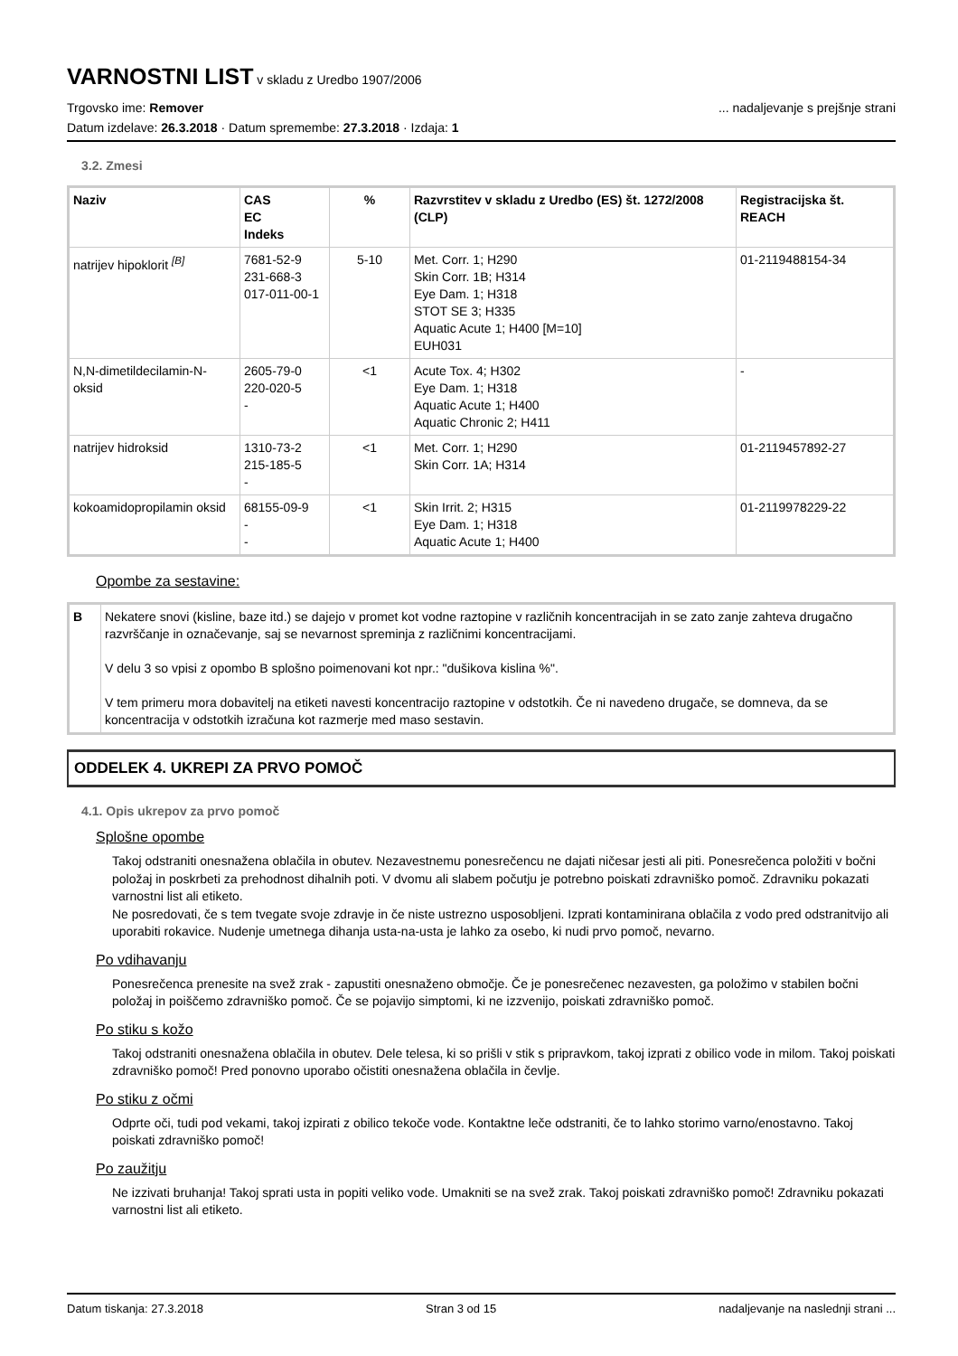VARNOSTNI LIST
v skladu z Uredbo 1907/2006
Trgovsko ime: Remover
... nadaljevanje s prejšnje strani
Datum izdelave: 26.3.2018 · Datum spremembe: 27.3.2018 · Izdaja: 1
3.2. Zmesi
| Naziv | CAS EC Indeks | % | Razvrstitev v skladu z Uredbo (ES) št. 1272/2008 (CLP) | Registracijska št. REACH |
| --- | --- | --- | --- | --- |
| natrijev hipoklorit <sup>[B]</sup> | 7681-52-9 231-668-3 017-011-00-1 | 5-10 | Met. Corr. 1; H290 Skin Corr. 1B; H314 Eye Dam. 1; H318 STOT SE 3; H335 Aquatic Acute 1; H400 [M=10] EUH031 | 01-2119488154-34 |
| N,N-dimetildecilamin-N-oksid | 2605-79-0 220-020-5 - | <1 | Acute Tox. 4; H302 Eye Dam. 1; H318 Aquatic Acute 1; H400 Aquatic Chronic 2; H411 | - |
| natrijev hidroksid | 1310-73-2 215-185-5 - | <1 | Met. Corr. 1; H290 Skin Corr. 1A; H314 | 01-2119457892-27 |
| kokoamidopropilamin oksid | 68155-09-9 - - | <1 | Skin Irrit. 2; H315 Eye Dam. 1; H318 Aquatic Acute 1; H400 | 01-2119978229-22 |
Opombe za sestavine:
| B | Nekatere snovi (kisline, baze itd.) se dajejo v promet kot vodne raztopine v različnih koncentracijah in se zato zanje zahteva drugačno razvrščanje in označevanje, saj se nevarnost spreminja z različnimi koncentracijami. V delu 3 so vpisi z opombo B splošno poimenovani kot npr.: "dušikova kislina %". V tem primeru mora dobavitelj na etiketi navesti koncentracijo raztopine v odstotkih. Če ni navedeno drugače, se domneva, da se koncentracija v odstotkih izračuna kot razmerje med maso sestavin. |
ODDELEK 4. UKREPI ZA PRVO POMOČ
4.1. Opis ukrepov za prvo pomoč
Splošne opombe
Takoj odstraniti onesnažena oblačila in obutev. Nezavestnemu ponesrečencu ne dajati ničesar jesti ali piti. Ponesrečenca položiti v bočni položaj in poskrbeti za prehodnost dihalnih poti. V dvomu ali slabem počutju je potrebno poiskati zdravniško pomoč. Zdravniku pokazati varnostni list ali etiketo.
Ne posredovati, če s tem tvegate svoje zdravje in če niste ustrezno usposobljeni. Izprati kontaminirana oblačila z vodo pred odstranitvijo ali uporabiti rokavice. Nudenje umetnega dihanja usta-na-usta je lahko za osebo, ki nudi prvo pomoč, nevarno.
Po vdihavanju
Ponesrečenca prenesite na svež zrak - zapustiti onesnaženo območje. Če je ponesrečenec nezavesten, ga položimo v stabilen bočni položaj in poiščemo zdravniško pomoč. Če se pojavijo simptomi, ki ne izzvenijo, poiskati zdravniško pomoč.
Po stiku s kožo
Takoj odstraniti onesnažena oblačila in obutev. Dele telesa, ki so prišli v stik s pripravkom, takoj izprati z obilico vode in milom. Takoj poiskati zdravniško pomoč! Pred ponovno uporabo očistiti onesnažena oblačila in čevlje.
Po stiku z očmi
Odprte oči, tudi pod vekami, takoj izpirati z obilico tekoče vode. Kontaktne leče odstraniti, če to lahko storimo varno/enostavno. Takoj poiskati zdravniško pomoč!
Po zaužitju
Ne izzivati bruhanja! Takoj sprati usta in popiti veliko vode. Umakniti se na svež zrak. Takoj poiskati zdravniško pomoč! Zdravniku pokazati varnostni list ali etiketo.
Datum tiskanja: 27.3.2018 Stran 3 od 15 nadaljevanje na naslednji strani ...